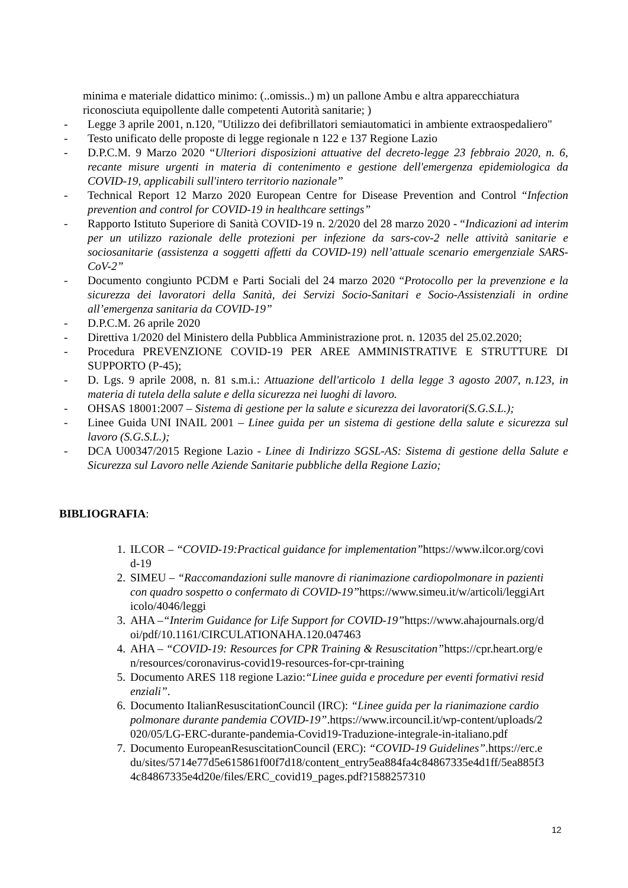minima e materiale didattico minimo: (..omissis..) m) un pallone Ambu e altra apparecchiatura riconosciuta equipollente dalle competenti Autorità sanitarie; )
- Legge 3 aprile 2001, n.120, "Utilizzo dei defibrillatori semiautomatici in ambiente extraospedaliero"
- Testo unificato delle proposte di legge regionale n 122 e 137 Regione Lazio
- D.P.C.M. 9 Marzo 2020 “Ulteriori disposizioni attuative del decreto-legge 23 febbraio 2020, n. 6, recante misure urgenti in materia di contenimento e gestione dell'emergenza epidemiologica da COVID-19, applicabili sull'intero territorio nazionale”
- Technical Report 12 Marzo 2020 European Centre for Disease Prevention and Control “Infection prevention and control for COVID-19 in healthcare settings”
- Rapporto Istituto Superiore di Sanità COVID-19 n. 2/2020 del 28 marzo 2020 - “Indicazioni ad interim per un utilizzo razionale delle protezioni per infezione da sars-cov-2 nelle attività sanitarie e sociosanitarie (assistenza a soggetti affetti da COVID-19) nell’attuale scenario emergenziale SARS-CoV-2”
- Documento congiunto PCDM e Parti Sociali del 24 marzo 2020 “Protocollo per la prevenzione e la sicurezza dei lavoratori della Sanità, dei Servizi Socio-Sanitari e Socio-Assistenziali in ordine all’emergenza sanitaria da COVID-19”
- D.P.C.M. 26 aprile 2020
- Direttiva 1/2020 del Ministero della Pubblica Amministrazione prot. n. 12035 del 25.02.2020;
- Procedura PREVENZIONE COVID-19 PER AREE AMMINISTRATIVE E STRUTTURE DI SUPPORTO (P-45);
- D. Lgs. 9 aprile 2008, n. 81 s.m.i.: Attuazione dell'articolo 1 della legge 3 agosto 2007, n.123, in materia di tutela della salute e della sicurezza nei luoghi di lavoro.
- OHSAS 18001:2007 – Sistema di gestione per la salute e sicurezza dei lavoratori(S.G.S.L.);
- Linee Guida UNI INAIL 2001 – Linee guida per un sistema di gestione della salute e sicurezza sul lavoro (S.G.S.L.);
- DCA U00347/2015 Regione Lazio - Linee di Indirizzo SGSL-AS: Sistema di gestione della Salute e Sicurezza sul Lavoro nelle Aziende Sanitarie pubbliche della Regione Lazio;
BIBLIOGRAFIA:
1. ILCOR – “COVID-19:Practical guidance for implementation”https://www.ilcor.org/covid-19
2. SIMEU – “Raccomandazioni sulle manovre di rianimazione cardiopolmonare in pazienti con quadro sospetto o confermato di COVID-19”https://www.simeu.it/w/articoli/leggiArticolo/4046/leggi
3. AHA –“Interim Guidance for Life Support for COVID-19”https://www.ahajournals.org/doi/pdf/10.1161/CIRCULATIONAHA.120.047463
4. AHA – “COVID-19: Resources for CPR Training & Resuscitation”https://cpr.heart.org/en/resources/coronavirus-covid19-resources-for-cpr-training
5. Documento ARES 118 regione Lazio:“Linee guida e procedure per eventi formativi residenziali”.
6. Documento ItalianResuscitationCouncil (IRC): “Linee guida per la rianimazione cardiopolmonare durante pandemia COVID-19”.https://www.ircouncil.it/wp-content/uploads/2020/05/LG-ERC-durante-pandemia-Covid19-Traduzione-integrale-in-italiano.pdf
7. Documento EuropeanResuscitationCouncil (ERC): “COVID-19 Guidelines”.https://erc.edu/sites/5714e77d5e615861f00f7d18/content_entry5ea884fa4c84867335e4d1ff/5ea885f34c84867335e4d20e/files/ERC_covid19_pages.pdf?1588257310
12